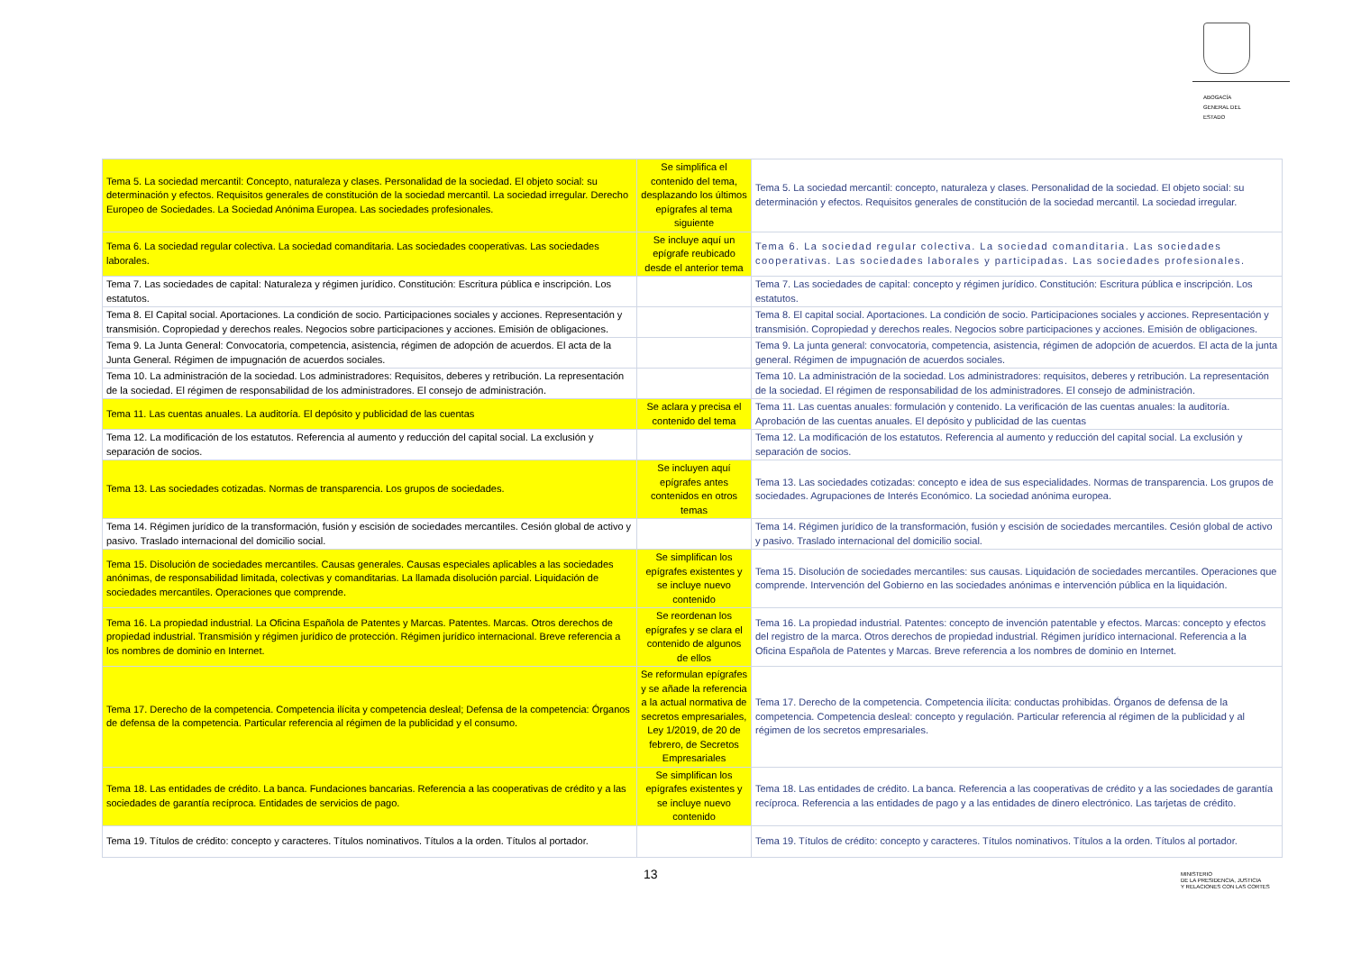ABOGACÍA
GENERAL DEL
ESTADO
| Tema 5. La sociedad mercantil: Concepto, naturaleza y clases. Personalidad de la sociedad. El objeto social: su determinación y efectos. Requisitos generales de constitución de la sociedad mercantil. La sociedad irregular. Derecho Europeo de Sociedades. La Sociedad Anónima Europea. Las sociedades profesionales. | Se simplifica el contenido del tema, desplazando los últimos epígrafes al tema siguiente | Tema 5. La sociedad mercantil: concepto, naturaleza y clases. Personalidad de la sociedad. El objeto social: su determinación y efectos. Requisitos generales de constitución de la sociedad mercantil. La sociedad irregular. |
| Tema 6. La sociedad regular colectiva. La sociedad comanditaria. Las sociedades cooperativas. Las sociedades laborales. | Se incluye aquí un epígrafe reubicado desde el anterior tema | Tema 6. La sociedad regular colectiva. La sociedad comanditaria. Las sociedades cooperativas. Las sociedades laborales y participadas. Las sociedades profesionales. |
| Tema 7. Las sociedades de capital: Naturaleza y régimen jurídico. Constitución: Escritura pública e inscripción. Los estatutos. | | Tema 7. Las sociedades de capital: concepto y régimen jurídico. Constitución: Escritura pública e inscripción. Los estatutos. |
| Tema 8. El Capital social. Aportaciones. La condición de socio. Participaciones sociales y acciones. Representación y transmisión. Copropiedad y derechos reales. Negocios sobre participaciones y acciones. Emisión de obligaciones. | | Tema 8. El capital social. Aportaciones. La condición de socio. Participaciones sociales y acciones. Representación y transmisión. Copropiedad y derechos reales. Negocios sobre participaciones y acciones. Emisión de obligaciones. |
| Tema 9. La Junta General: Convocatoria, competencia, asistencia, régimen de adopción de acuerdos. El acta de la Junta General. Régimen de impugnación de acuerdos sociales. | | Tema 9. La junta general: convocatoria, competencia, asistencia, régimen de adopción de acuerdos. El acta de la junta general. Régimen de impugnación de acuerdos sociales. |
| Tema 10. La administración de la sociedad. Los administradores: Requisitos, deberes y retribución. La representación de la sociedad. El régimen de responsabilidad de los administradores. El consejo de administración. | | Tema 10. La administración de la sociedad. Los administradores: requisitos, deberes y retribución. La representación de la sociedad. El régimen de responsabilidad de los administradores. El consejo de administración. |
| Tema 11. Las cuentas anuales. La auditoría. El depósito y publicidad de las cuentas | Se aclara y precisa el contenido del tema | Tema 11. Las cuentas anuales: formulación y contenido. La verificación de las cuentas anuales: la auditoría. Aprobación de las cuentas anuales. El depósito y publicidad de las cuentas |
| Tema 12. La modificación de los estatutos. Referencia al aumento y reducción del capital social. La exclusión y separación de socios. | | Tema 12. La modificación de los estatutos. Referencia al aumento y reducción del capital social. La exclusión y separación de socios. |
| Tema 13. Las sociedades cotizadas. Normas de transparencia. Los grupos de sociedades. | Se incluyen aquí epígrafes antes contenidos en otros temas | Tema 13. Las sociedades cotizadas: concepto e idea de sus especialidades. Normas de transparencia. Los grupos de sociedades. Agrupaciones de Interés Económico. La sociedad anónima europea. |
| Tema 14. Régimen jurídico de la transformación, fusión y escisión de sociedades mercantiles. Cesión global de activo y pasivo. Traslado internacional del domicilio social. | | Tema 14. Régimen jurídico de la transformación, fusión y escisión de sociedades mercantiles. Cesión global de activo y pasivo. Traslado internacional del domicilio social. |
| Tema 15. Disolución de sociedades mercantiles. Causas generales. Causas especiales aplicables a las sociedades anónimas, de responsabilidad limitada, colectivas y comanditarias. La llamada disolución parcial. Liquidación de sociedades mercantiles. Operaciones que comprende. | Se simplifican los epígrafes existentes y se incluye nuevo contenido | Tema 15. Disolución de sociedades mercantiles: sus causas. Liquidación de sociedades mercantiles. Operaciones que comprende. Intervención del Gobierno en las sociedades anónimas e intervención pública en la liquidación. |
| Tema 16. La propiedad industrial. La Oficina Española de Patentes y Marcas. Patentes. Marcas. Otros derechos de propiedad industrial. Transmisión y régimen jurídico de protección. Régimen jurídico internacional. Breve referencia a los nombres de dominio en Internet. | Se reordenan los epígrafes y se clara el contenido de algunos de ellos | Tema 16. La propiedad industrial. Patentes: concepto de invención patentable y efectos. Marcas: concepto y efectos del registro de la marca. Otros derechos de propiedad industrial. Régimen jurídico internacional. Referencia a la Oficina Española de Patentes y Marcas. Breve referencia a los nombres de dominio en Internet. |
| Tema 17. Derecho de la competencia. Competencia ilícita y competencia desleal; Defensa de la competencia: Órganos de defensa de la competencia. Particular referencia al régimen de la publicidad y el consumo. | Se reformulan epígrafes y se añade la referencia a la actual normativa de secretos empresariales, Ley 1/2019, de 20 de febrero, de Secretos Empresariales | Tema 17. Derecho de la competencia. Competencia ilícita: conductas prohibidas. Órganos de defensa de la competencia. Competencia desleal: concepto y regulación. Particular referencia al régimen de la publicidad y al régimen de los secretos empresariales. |
| Tema 18. Las entidades de crédito. La banca. Fundaciones bancarias. Referencia a las cooperativas de crédito y a las sociedades de garantía recíproca. Entidades de servicios de pago. | Se simplifican los epígrafes existentes y se incluye nuevo contenido | Tema 18. Las entidades de crédito. La banca. Referencia a las cooperativas de crédito y a las sociedades de garantía recíproca. Referencia a las entidades de pago y a las entidades de dinero electrónico. Las tarjetas de crédito. |
| Tema 19. Títulos de crédito: concepto y caracteres. Títulos nominativos. Títulos a la orden. Títulos al portador. | | Tema 19. Títulos de crédito: concepto y caracteres. Títulos nominativos. Títulos a la orden. Títulos al portador. |
13
MINISTERIO
DE LA PRESIDENCIA, JUSTICIA
Y RELACIONES CON LAS CORTES